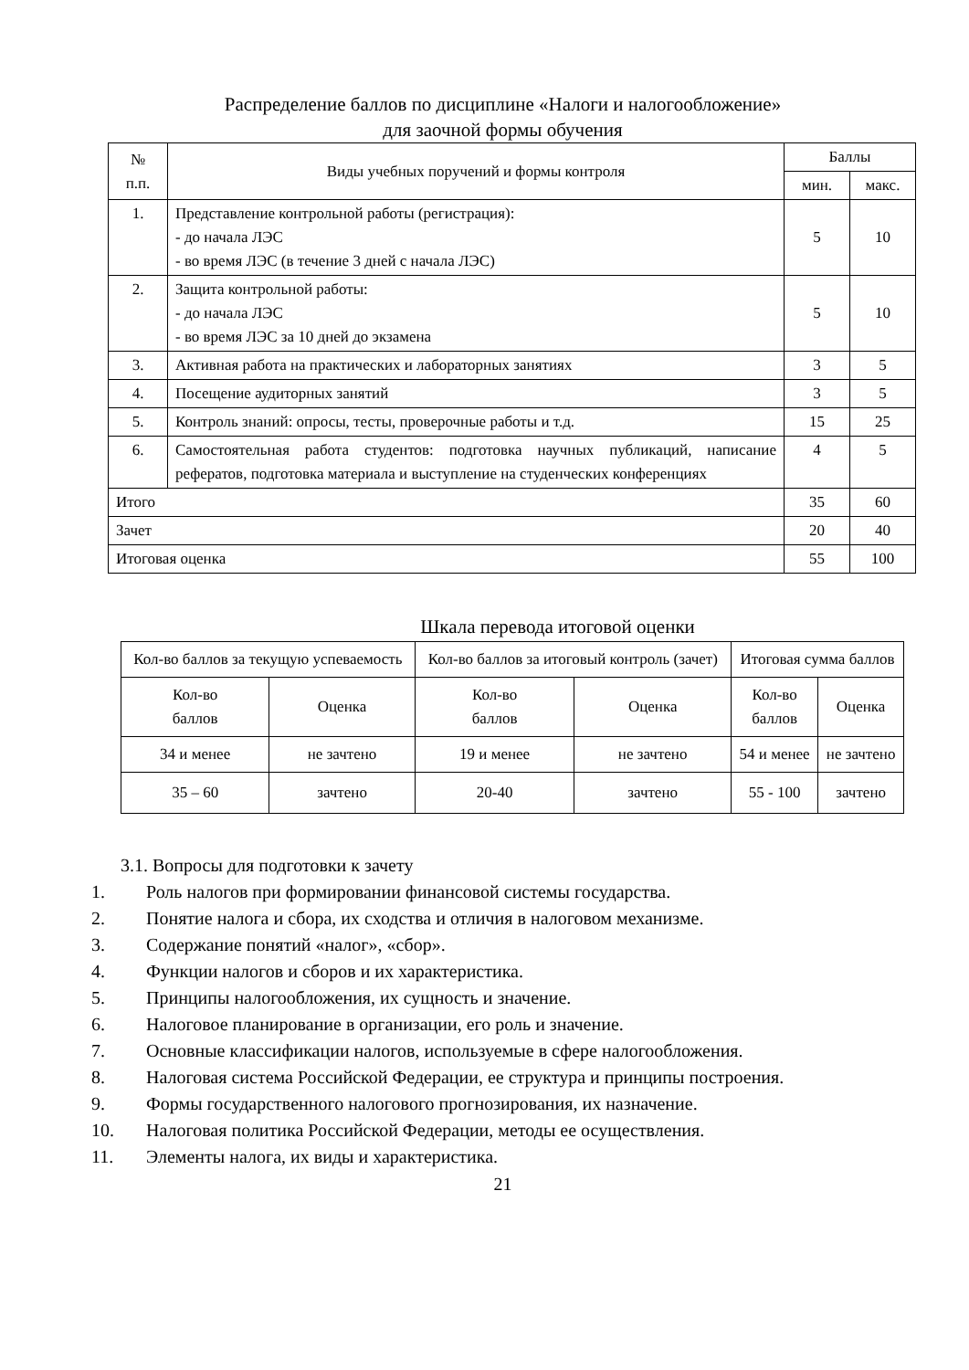Распределение баллов по дисциплине «Налоги и налогообложение»
для заочной формы обучения
| № п.п. | Виды учебных поручений и формы контроля | Баллы | |
| --- | --- | --- | --- |
| | | мин. | макс. |
| 1. | Представление контрольной работы (регистрация): - до начала ЛЭС - во время ЛЭС (в течение 3 дней с начала ЛЭС) | 5 | 10 |
| 2. | Защита контрольной работы: - до начала ЛЭС - во время ЛЭС за 10 дней до экзамена | 5 | 10 |
| 3. | Активная работа на практических и лабораторных занятиях | 3 | 5 |
| 4. | Посещение аудиторных занятий | 3 | 5 |
| 5. | Контроль знаний: опросы, тесты, проверочные работы и т.д. | 15 | 25 |
| 6. | Самостоятельная работа студентов: подготовка научных публикаций, написание рефератов, подготовка материала и выступление на студенческих конференциях | 4 | 5 |
| Итого | | 35 | 60 |
| Зачет | | 20 | 40 |
| Итоговая оценка | | 55 | 100 |
Шкала перевода итоговой оценки
| Кол-во баллов за текущую успеваемость | | Кол-во баллов за итоговый контроль (зачет) | | Итоговая сумма баллов | |
| --- | --- | --- | --- | --- | --- |
| Кол-во баллов | Оценка | Кол-во баллов | Оценка | Кол-во баллов | Оценка |
| 34 и менее | не зачтено | 19 и менее | не зачтено | 54 и менее | не зачтено |
| 35 – 60 | зачтено | 20-40 | зачтено | 55 - 100 | зачтено |
3.1. Вопросы для подготовки к зачету
1. Роль налогов при формировании финансовой системы государства.
2. Понятие налога и сбора, их сходства и отличия в налоговом механизме.
3. Содержание понятий «налог», «сбор».
4. Функции налогов и сборов и их характеристика.
5. Принципы налогообложения, их сущность и значение.
6. Налоговое планирование в организации, его роль и значение.
7. Основные классификации налогов, используемые в сфере налогообложения.
8. Налоговая система Российской Федерации, ее структура и принципы построения.
9. Формы государственного налогового прогнозирования, их назначение.
10. Налоговая политика Российской Федерации, методы ее осуществления.
11. Элементы налога, их виды и характеристика.
21